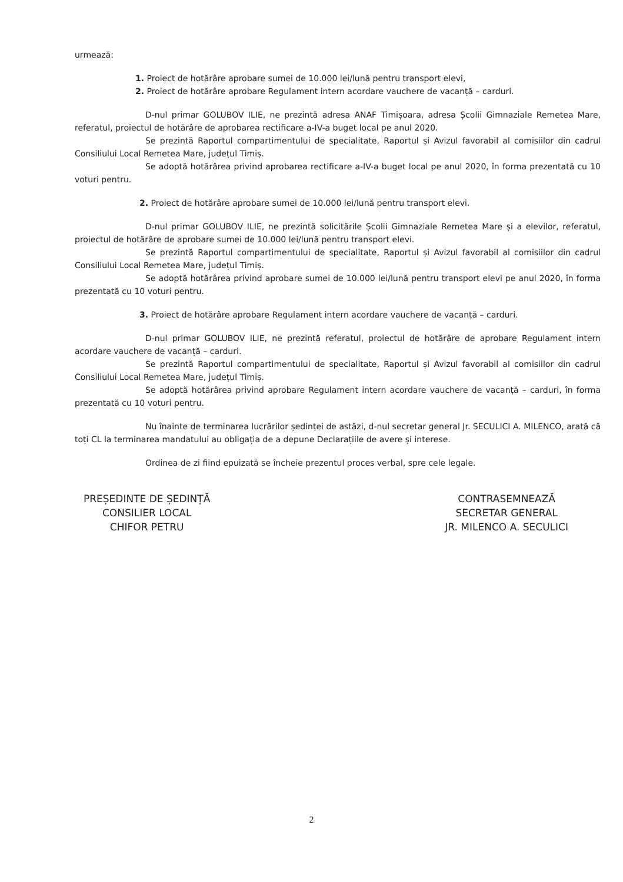urmează:
1. Proiect de hotărâre aprobare sumei de 10.000 lei/lună pentru transport elevi,
2. Proiect de hotărâre aprobare Regulament intern acordare vauchere de vacanță – carduri.
D-nul primar GOLUBOV ILIE, ne prezintă adresa ANAF Timișoara, adresa Școlii Gimnaziale Remetea Mare, referatul, proiectul de hotărâre de aprobarea rectificare a-IV-a buget local pe anul 2020.
Se prezintă Raportul compartimentului de specialitate, Raportul și Avizul favorabil al comisiilor din cadrul Consiliului Local Remetea Mare, județul Timiș.
Se adoptă hotărârea privind aprobarea rectificare a-IV-a buget local pe anul 2020, în forma prezentată cu 10 voturi pentru.
2. Proiect de hotărâre aprobare sumei de 10.000 lei/lună pentru transport elevi.
D-nul primar GOLUBOV ILIE, ne prezintă solicitările Școlii Gimnaziale Remetea Mare și a elevilor, referatul, proiectul de hotărâre de aprobare sumei de 10.000 lei/lună pentru transport elevi.
Se prezintă Raportul compartimentului de specialitate, Raportul și Avizul favorabil al comisiilor din cadrul Consiliului Local Remetea Mare, județul Timiș.
Se adoptă hotărârea privind aprobare sumei de 10.000 lei/lună pentru transport elevi pe anul 2020, în forma prezentată cu 10 voturi pentru.
3. Proiect de hotărâre aprobare Regulament intern acordare vauchere de vacanță – carduri.
D-nul primar GOLUBOV ILIE, ne prezintă referatul, proiectul de hotărâre de aprobare Regulament intern acordare vauchere de vacanță – carduri.
Se prezintă Raportul compartimentului de specialitate, Raportul și Avizul favorabil al comisiilor din cadrul Consiliului Local Remetea Mare, județul Timiș.
Se adoptă hotărârea privind aprobare Regulament intern acordare vauchere de vacanță – carduri, în forma prezentată cu 10 voturi pentru.
Nu înainte de terminarea lucrărilor ședinței de astăzi, d-nul secretar general Jr. SECULICI A. MILENCO, arată că toți CL la terminarea mandatului au obligația de a depune Declarațiile de avere și interese.
Ordinea de zi fiind epuizată se încheie prezentul proces verbal, spre cele legale.
PREȘEDINTE DE ȘEDINȚĂ
CONSILIER LOCAL
CHIFOR PETRU
CONTRASEMNEAZĂ
SECRETAR GENERAL
JR. MILENCO A. SECULICI
2